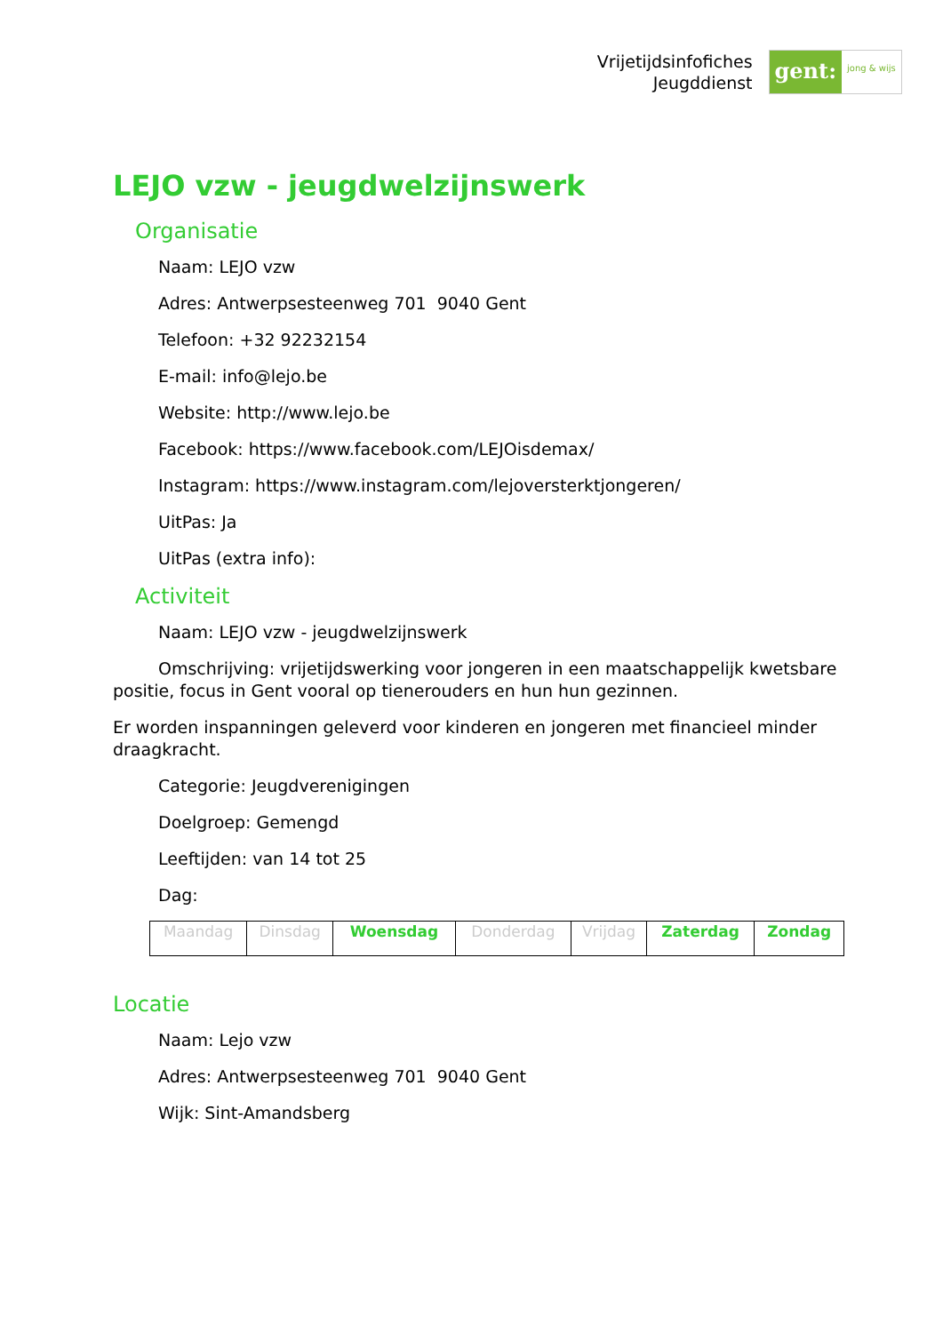Vrijetijdsinfofiches
Jeugddienst
gent:
jong & wijs
LEJO vzw - jeugdwelzijnswerk
Organisatie
Naam: LEJO vzw
Adres: Antwerpsesteenweg 701 9040 Gent
Telefoon: +32 92232154
E-mail: info@lejo.be
Website: http://www.lejo.be
Facebook: https://www.facebook.com/LEJOisdemax/
Instagram: https://www.instagram.com/lejoversterktjongeren/
UitPas: Ja
UitPas (extra info):
Activiteit
Naam: LEJO vzw - jeugdwelzijnswerk
Omschrijving: vrijetijdswerking voor jongeren in een maatschappelijk kwetsbare positie, focus in Gent vooral op tienerouders en hun hun gezinnen.
Er worden inspanningen geleverd voor kinderen en jongeren met financieel minder draagkracht.
Categorie: Jeugdverenigingen
Doelgroep: Gemengd
Leeftijden: van 14 tot 25
Dag:
| Maandag | Dinsdag | Woensdag | Donderdag | Vrijdag | Zaterdag | Zondag |
Locatie
Naam: Lejo vzw
Adres: Antwerpsesteenweg 701 9040 Gent
Wijk: Sint-Amandsberg